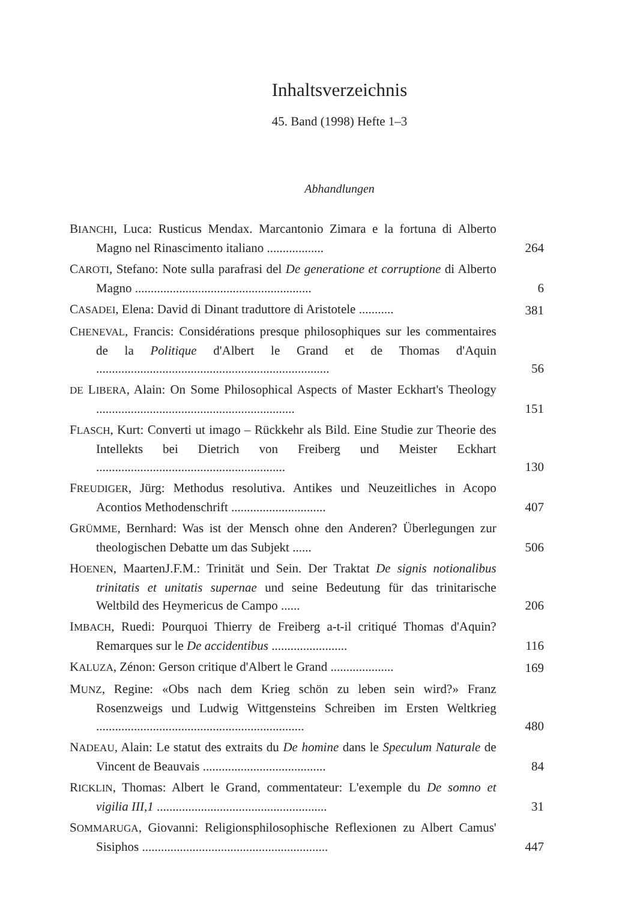Inhaltsverzeichnis
45. Band (1998) Hefte 1–3
Abhandlungen
BIANCHI, Luca: Rusticus Mendax. Marcantonio Zimara e la fortuna di Alberto Magno nel Rinascimento italiano ..................
264
CAROTI, Stefano: Note sulla parafrasi del De generatione et corruptione di Alberto Magno ........................................................
6
CASADEI, Elena: David di Dinant traduttore di Aristotele ...........
381
CHENEVAL, Francis: Considérations presque philosophiques sur les commentaires de la Politique d'Albert le Grand et de Thomas d'Aquin ..........................................................................
56
DE LIBERA, Alain: On Some Philosophical Aspects of Master Eckhart's Theology ...............................................................
151
FLASCH, Kurt: Converti ut imago – Rückkehr als Bild. Eine Studie zur Theorie des Intellekts bei Dietrich von Freiberg und Meister Eckhart ............................................................
130
FREUDIGER, Jürg: Methodus resolutiva. Antikes und Neuzeitliches in Acopo Acontios Methodenschrift ..............................
407
GRÜMME, Bernhard: Was ist der Mensch ohne den Anderen? Überlegungen zur theologischen Debatte um das Subjekt ......
506
HOENEN, MaartenJ.F.M.: Trinität und Sein. Der Traktat De signis notionalibus trinitatis et unitatis supernae und seine Bedeutung für das trinitarische Weltbild des Heymericus de Campo ......
206
IMBACH, Ruedi: Pourquoi Thierry de Freiberg a-t-il critiqué Thomas d'Aquin? Remarques sur le De accidentibus ........................
116
KALUZA, Zénon: Gerson critique d'Albert le Grand ....................
169
MUNZ, Regine: «Obs nach dem Krieg schön zu leben sein wird?» Franz Rosenzweigs und Ludwig Wittgensteins Schreiben im Ersten Weltkrieg ..................................................................
480
NADEAU, Alain: Le statut des extraits du De homine dans le Speculum Naturale de Vincent de Beauvais .......................................
84
RICKLIN, Thomas: Albert le Grand, commentateur: L'exemple du De somno et vigilia III,1 ......................................................
31
SOMMARUGA, Giovanni: Religionsphilosophische Reflexionen zu Albert Camus' Sisiphos ...........................................................
447